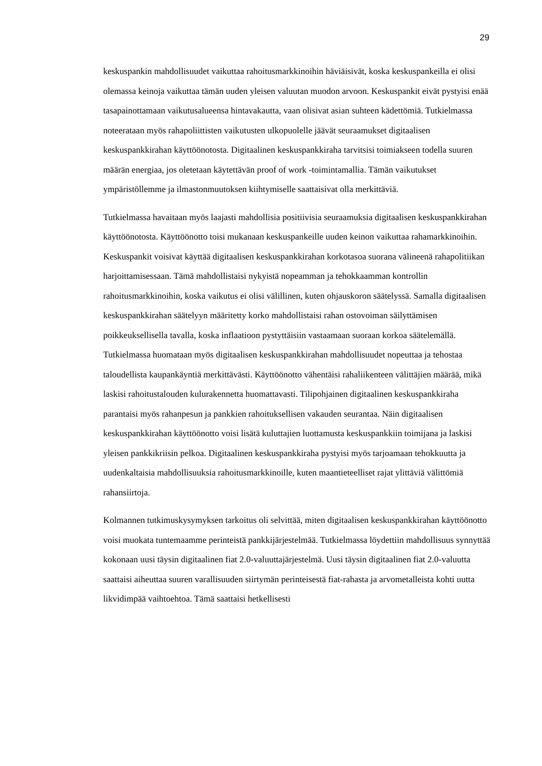29
keskuspankin mahdollisuudet vaikuttaa rahoitusmarkkinoihin häviäisivät, koska keskuspankeilla ei olisi olemassa keinoja vaikuttaa tämän uuden yleisen valuutan muodon arvoon. Keskuspankit eivät pystyisi enää tasapainottamaan vaikutusalueensa hintavakautta, vaan olisivat asian suhteen kädettömiä. Tutkielmassa noteerataan myös rahapoliittisten vaikutusten ulkopuolelle jäävät seuraamukset digitaalisen keskuspankkirahan käyttöönotosta. Digitaalinen keskuspankkiraha tarvitsisi toimiakseen todella suuren määrän energiaa, jos oletetaan käytettävän proof of work -toimintamallia. Tämän vaikutukset ympäristöllemme ja ilmastonmuutoksen kiihtymiselle saattaisivat olla merkittäviä.
Tutkielmassa havaitaan myös laajasti mahdollisia positiivisia seuraamuksia digitaalisen keskuspankkirahan käyttöönotosta. Käyttöönotto toisi mukanaan keskuspankeille uuden keinon vaikuttaa rahamarkkinoihin. Keskuspankit voisivat käyttää digitaalisen keskuspankkirahan korkotasoa suorana välineenä rahapolitiikan harjoittamisessaan. Tämä mahdollistaisi nykyistä nopeamman ja tehokkaamman kontrollin rahoitusmarkkinoihin, koska vaikutus ei olisi välillinen, kuten ohjauskoron säätelyssä. Samalla digitaalisen keskuspankkirahan säätelyyn määritetty korko mahdollistaisi rahan ostovoiman säilyttämisen poikkeuksellisella tavalla, koska inflaatioon pystyttäisiin vastaamaan suoraan korkoa säätelemällä. Tutkielmassa huomataan myös digitaalisen keskuspankkirahan mahdollisuudet nopeuttaa ja tehostaa taloudellista kaupankäyntiä merkittävästi. Käyttöönotto vähentäisi rahaliikenteen välittäjien määrää, mikä laskisi rahoitustalouden kulurakennetta huomattavasti. Tilipohjainen digitaalinen keskuspankkiraha parantaisi myös rahanpesun ja pankkien rahoituksellisen vakauden seurantaa. Näin digitaalisen keskuspankkirahan käyttöönotto voisi lisätä kuluttajien luottamusta keskuspankkiin toimijana ja laskisi yleisen pankkikriisin pelkoa. Digitaalinen keskuspankkiraha pystyisi myös tarjoamaan tehokkuutta ja uudenkaltaisia mahdollisuuksia rahoitusmarkkinoille, kuten maantieteelliset rajat ylittäviä välittömiä rahansiirtoja.
Kolmannen tutkimuskysymyksen tarkoitus oli selvittää, miten digitaalisen keskuspankkirahan käyttöönotto voisi muokata tuntemaamme perinteistä pankkijärjestelmää. Tutkielmassa löydettiin mahdollisuus synnyttää kokonaan uusi täysin digitaalinen fiat 2.0-valuuttajärjestelmä. Uusi täysin digitaalinen fiat 2.0-valuutta saattaisi aiheuttaa suuren varallisuuden siirtymän perinteisestä fiat-rahasta ja arvometalleista kohti uutta likvidimpää vaihtoehtoa. Tämä saattaisi hetkellisesti